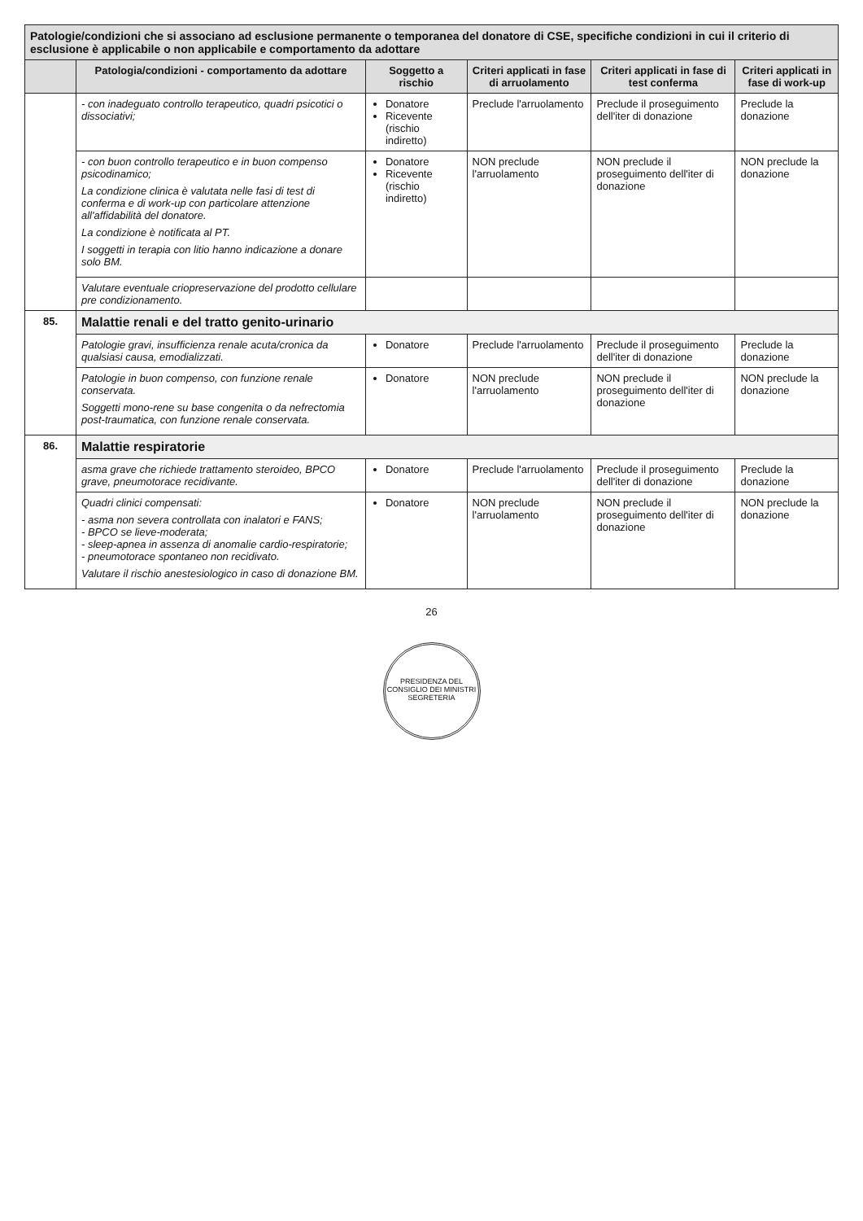| Patologie/condizioni che si associano ad esclusione permanente o temporanea del donatore di CSE, specifiche condizioni in cui il criterio di esclusione è applicabile o non applicabile e comportamento da adottare | | | | | |
| --- | --- | --- | --- | --- | --- |
| | Patologia/condizioni - comportamento da adottare | Soggetto a rischio | Criteri applicati in fase di arruolamento | Criteri applicati in fase di test conferma | Criteri applicati in fase di work-up |
| | - con inadeguato controllo terapeutico, quadri psicotici o dissociativi; | Donatore Ricevente (rischio indiretto) | Preclude l'arruolamento | Preclude il proseguimento dell'iter di donazione | Preclude la donazione |
| | - con buon controllo terapeutico e in buon compenso psicodinamico; La condizione clinica è valutata nelle fasi di test di conferma e di work-up con particolare attenzione all'affidabilità del donatore. La condizione è notificata al PT. I soggetti in terapia con litio hanno indicazione a donare solo BM. | Donatore Ricevente (rischio indiretto) | NON preclude l'arruolamento | NON preclude il proseguimento dell'iter di donazione | NON preclude la donazione |
| | Valutare eventuale criopreservazione del prodotto cellulare pre condizionamento. | | | | |
| 85. | Malattie renali e del tratto genito-urinario | | | | |
| | Patologie gravi, insufficienza renale acuta/cronica da qualsiasi causa, emodializzati. | Donatore | Preclude l'arruolamento | Preclude il proseguimento dell'iter di donazione | Preclude la donazione |
| | Patologie in buon compenso, con funzione renale conservata. Soggetti mono-rene su base congenita o da nefrectomia post-traumatica, con funzione renale conservata. | Donatore | NON preclude l'arruolamento | NON preclude il proseguimento dell'iter di donazione | NON preclude la donazione |
| 86. | Malattie respiratorie | | | | |
| | asma grave che richiede trattamento steroideo, BPCO grave, pneumotorace recidivante. | Donatore | Preclude l'arruolamento | Preclude il proseguimento dell'iter di donazione | Preclude la donazione |
| | Quadri clinici compensati: - asma non severa controllata con inalatori e FANS; - BPCO se lieve-moderata; - sleep-apnea in assenza di anomalie cardio-respiratorie; - pneumotorace spontaneo non recidivato. Valutare il rischio anestesiologico in caso di donazione BM. | Donatore | NON preclude l'arruolamento | NON preclude il proseguimento dell'iter di donazione | NON preclude la donazione |
26
PRESIDENZA DEL CONSIGLIO DEI MINISTRI
SEGRETERIA